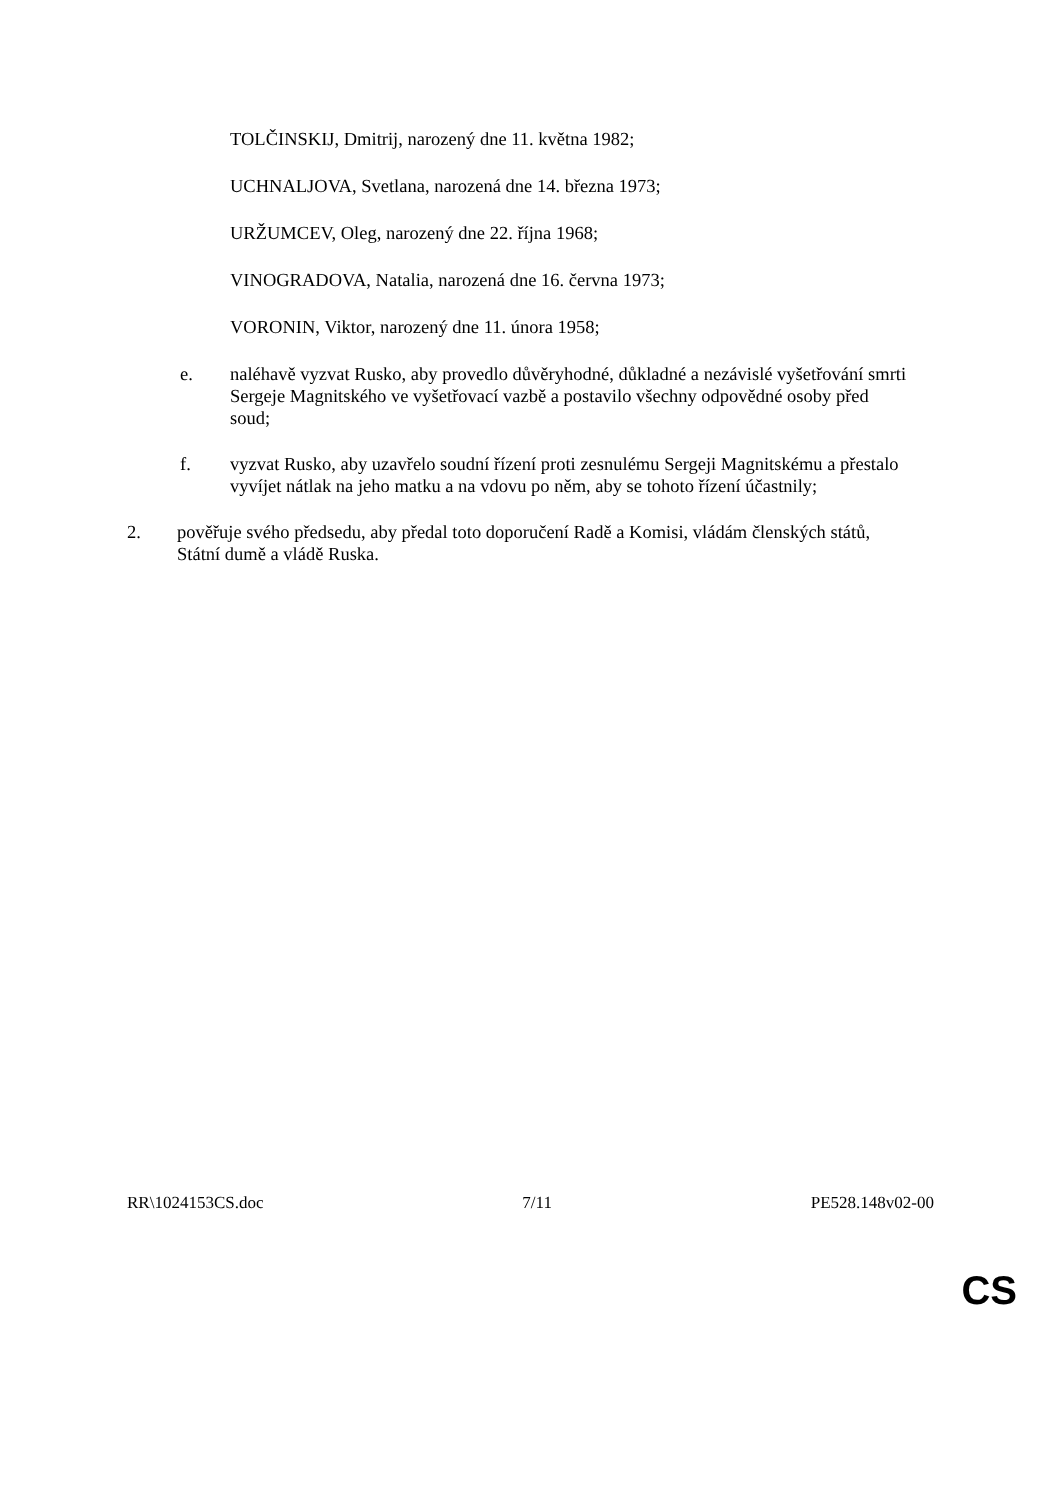TOLČINSKIJ, Dmitrij, narozený dne 11. května 1982;
UCHNALJOVA, Svetlana, narozená dne 14. března 1973;
URŽUMCEV, Oleg, narozený dne 22. října 1968;
VINOGRADOVA, Natalia, narozená dne 16. června 1973;
VORONIN, Viktor, narozený dne 11. února 1958;
e. naléhavě vyzvat Rusko, aby provedlo důvěryhodné, důkladné a nezávislé vyšetřování smrti Sergeje Magnitského ve vyšetřovací vazbě a postavilo všechny odpovědné osoby před soud;
f. vyzvat Rusko, aby uzavřelo soudní řízení proti zesnulému Sergeji Magnitskému a přestalo vyvíjet nátlak na jeho matku a na vdovu po něm, aby se tohoto řízení účastnily;
2. pověřuje svého předsedu, aby předal toto doporučení Radě a Komisi, vládám členských států, Státní dumě a vládě Ruska.
RR\1024153CS.doc 7/11 PE528.148v02-00
CS